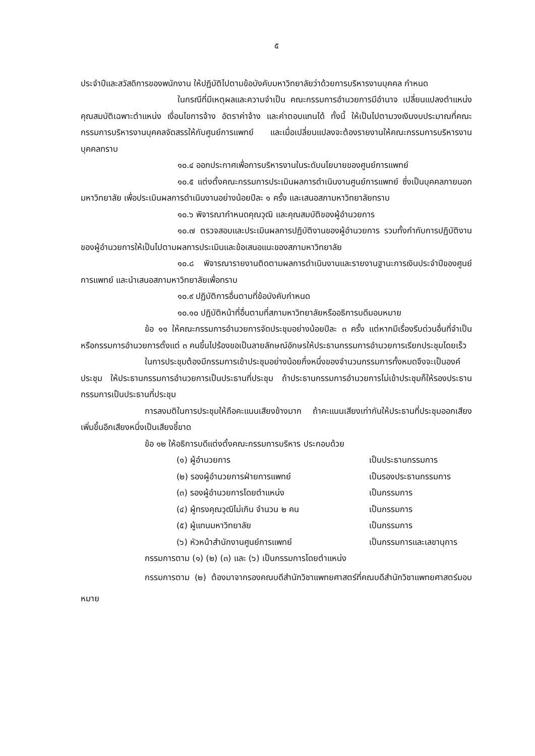๕
ประจำปีและสวัสดิการของพนักงาน ให้ปฏิบัติไปตามข้อบังคับมหาวิทยาลัยว่าด้วยการบริหารงานบุคคล กำหนด
ในกรณีที่มีเหตุผลและความจำเป็น คณะกรรมการอำนวยการมีอำนาจ เปลี่ยนแปลงตำแหน่ง คุณสมบัติเฉพาะตำแหน่ง เงื่อนไขการจ้าง อัตราค่าจ้าง และค่าตอบแทนได้ ทั้งนี้ ให้เป็นไปตามวงเงินงบประมาณที่คณะกรรมการบริหารงานบุคคลจัดสรรให้กับศูนย์การแพทย์ และเมื่อเปลี่ยนแปลงจะต้องรายงานให้คณะกรรมการบริหารงานบุคคลทราบ
๑๐.๔ ออกประกาศเพื่อการบริหารงานในระดับนโยบายของศูนย์การแพทย์
๑๐.๕ แต่งตั้งคณะกรรมการประเมินผลการดำเนินงานศูนย์การแพทย์ ซึ่งเป็นบุคคลภายนอกมหาวิทยาลัย เพื่อประเมินผลการดำเนินงานอย่างน้อยปีละ ๑ ครั้ง และเสนอสภามหาวิทยาลัยทราบ
๑๐.๖ พิจารณากำหนดคุณวุฒิ และคุณสมบัติของผู้อำนวยการ
๑๐.๗ ตรวจสอบและประเมินผลการปฏิบัติงานของผู้อำนวยการ รวมทั้งกำกับการปฏิบัติงานของผู้อำนวยการให้เป็นไปตามผลการประเมินและข้อเสนอแนะของสภามหาวิทยาลัย
๑๐.๘ พิจารณารายงานติดตามผลการดำเนินงานและรายงานฐานะการเงินประจำปีของศูนย์การแพทย์ และนำเสนอสภามหาวิทยาลัยเพื่อทราบ
๑๐.๙ ปฏิบัติการอื่นตามที่ข้อบังคับกำหนด
๑๐.๑๐ ปฏิบัติหน้าที่อื่นตามที่สภามหาวิทยาลัยหรืออธิการบดีมอบหมาย
ข้อ ๑๑ ให้คณะกรรมการอำนวยการจัดประชุมอย่างน้อยปีละ ๓ ครั้ง แต่หากมีเรื่องรีบด่วนอื่นที่จำเป็น หรือกรรมการอำนวยการตั้งแต่ ๓ คนขึ้นไปร้องขอเป็นลายลักษณ์อักษรให้ประธานกรรมการอำนวยการเรียกประชุมโดยเร็ว
ในการประชุมต้องมีกรรมการเข้าประชุมอย่างน้อยกึ่งหนึ่งของจำนวนกรรมการทั้งหมดจึงจะเป็นองค์ประชุม ให้ประธานกรรมการอำนวยการเป็นประธานที่ประชุม ถ้าประธานกรรมการอำนวยการไม่เข้าประชุมก็ให้รองประธานกรรมการเป็นประธานที่ประชุม
การลงมติในการประชุมให้ถือคะแนนเสียงข้างมาก ถ้าคะแนนเสียงเท่ากันให้ประธานที่ประชุมออกเสียงเพิ่มขึ้นอีกเสียงหนึ่งเป็นเสียงชี้ขาด
ข้อ ๑๒ ให้อธิการบดีแต่งตั้งคณะกรรมการบริหาร ประกอบด้วย
(๑) ผู้อำนวยการ เป็นประธานกรรมการ
(๒) รองผู้อำนวยการฝ่ายการแพทย์ เป็นรองประธานกรรมการ
(๓) รองผู้อำนวยการโดยตำแหน่ง เป็นกรรมการ
(๔) ผู้ทรงคุณวุฒิไม่เกิน จำนวน ๒ คน เป็นกรรมการ
(๕) ผู้แทนมหาวิทยาลัย เป็นกรรมการ
(๖) หัวหน้าสำนักงานศูนย์การแพทย์ เป็นกรรมการและเลขานุการ
กรรมการตาม (๑) (๒) (๓) และ (๖) เป็นกรรมการโดยตำแหน่ง
กรรมการตาม (๒) ต้องมาจากรองคณบดีสำนักวิชาแพทยศาสตร์ที่คณบดีสำนักวิชาแพทยศาสตร์มอบหมาย